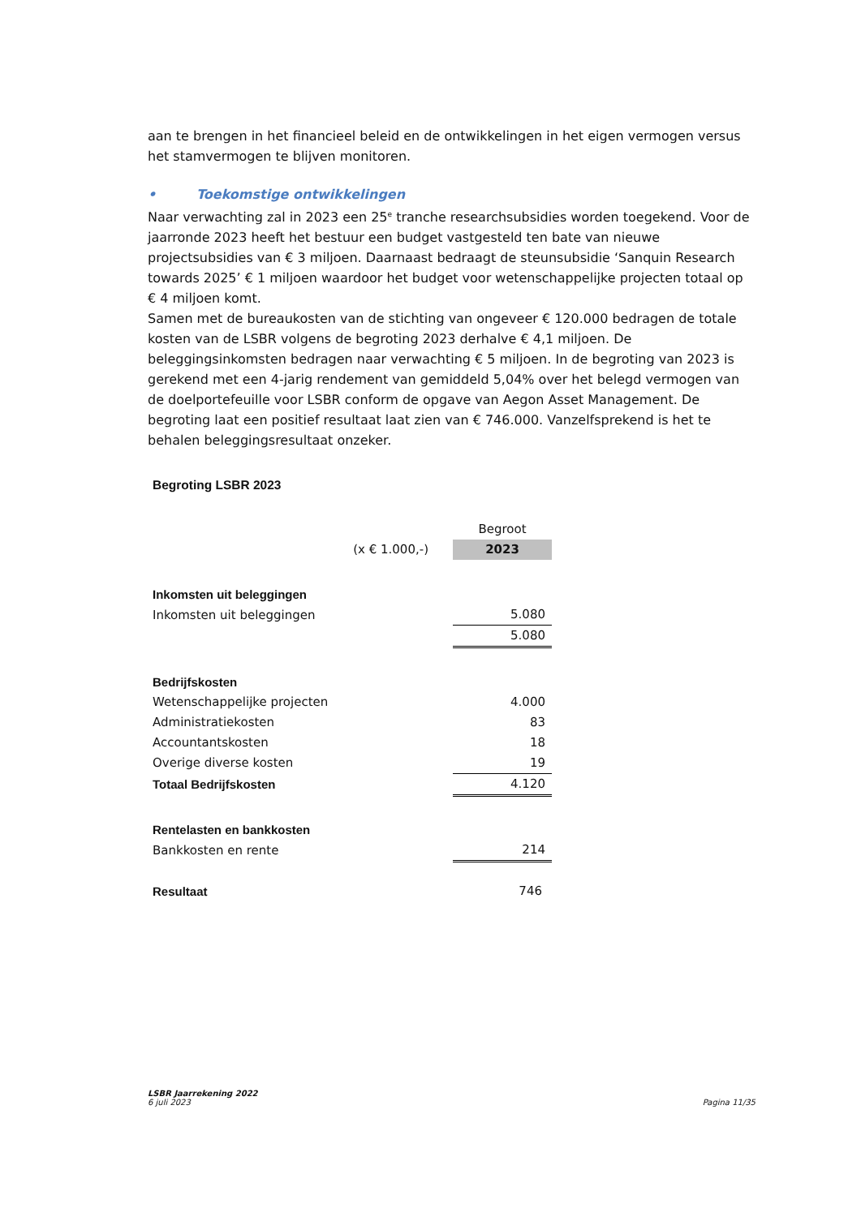aan te brengen in het financieel beleid en de ontwikkelingen in het eigen vermogen versus het stamvermogen te blijven monitoren.
• Toekomstige ontwikkelingen
Naar verwachting zal in 2023 een 25<sup>e</sup> tranche researchsubsidies worden toegekend. Voor de jaarronde 2023 heeft het bestuur een budget vastgesteld ten bate van nieuwe projectsubsidies van € 3 miljoen. Daarnaast bedraagt de steunsubsidie ‘Sanquin Research towards 2025’ € 1 miljoen waardoor het budget voor wetenschappelijke projecten totaal op € 4 miljoen komt.
Samen met de bureaukosten van de stichting van ongeveer € 120.000 bedragen de totale kosten van de LSBR volgens de begroting 2023 derhalve € 4,1 miljoen. De beleggingsinkomsten bedragen naar verwachting € 5 miljoen. In de begroting van 2023 is gerekend met een 4-jarig rendement van gemiddeld 5,04% over het belegd vermogen van de doelportefeuille voor LSBR conform de opgave van Aegon Asset Management. De begroting laat een positief resultaat laat zien van € 746.000. Vanzelfsprekend is het te behalen beleggingsresultaat onzeker.
Begroting LSBR 2023
| | | Begroot |
| (x € 1.000,-) | | 2023 |
| Inkomsten uit beleggingen | | |
| Inkomsten uit beleggingen | | 5.080 |
| | | 5.080 |
| Bedrijfskosten | | |
| Wetenschappelijke projecten | | 4.000 |
| Administratiekosten | | 83 |
| Accountantskosten | | 18 |
| Overige diverse kosten | | 19 |
| Totaal Bedrijfskosten | | 4.120 |
| Rentelasten en bankkosten | | |
| Bankkosten en rente | | 214 |
| Resultaat | | 746 |
LSBR Jaarrekening 2022
6 juli 2023
Pagina 11/35